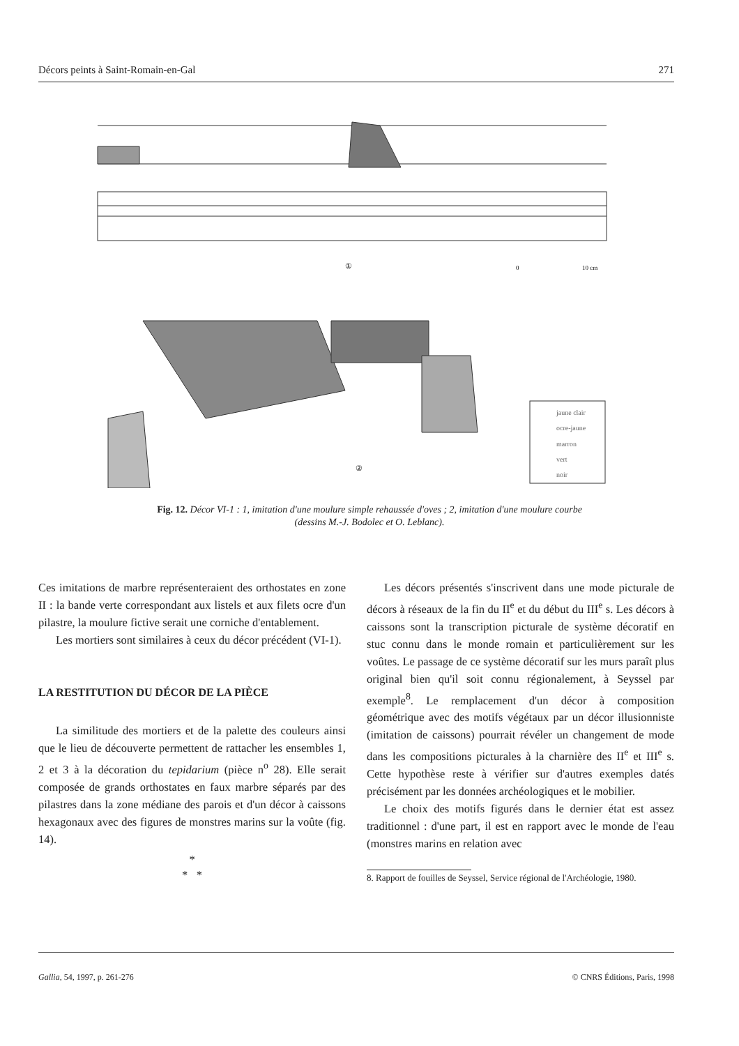Décors peints à Saint-Romain-en-Gal 271
①
②
0
10 cm
jaune clair
ocre-jaune
marron
vert
noir
Fig. 12. Décor VI-1 : 1, imitation d'une moulure simple rehaussée d'oves ; 2, imitation d'une moulure courbe
(dessins M.-J. Bodolec et O. Leblanc).
Ces imitations de marbre représenteraient des orthostates en zone II : la bande verte correspondant aux listels et aux filets ocre d'un pilastre, la moulure fictive serait une corniche d'entablement.
Les mortiers sont similaires à ceux du décor précédent (VI-1).
LA RESTITUTION DU DÉCOR DE LA PIÈCE
La similitude des mortiers et de la palette des couleurs ainsi que le lieu de découverte permettent de rattacher les ensembles 1, 2 et 3 à la décoration du tepidarium (pièce n<sup>o</sup> 28). Elle serait composée de grands orthostates en faux marbre séparés par des pilastres dans la zone médiane des parois et d'un décor à caissons hexagonaux avec des figures de monstres marins sur la voûte (fig. 14).
*
* *
Les décors présentés s'inscrivent dans une mode picturale de décors à réseaux de la fin du II<sup>e</sup> et du début du III<sup>e</sup> s. Les décors à caissons sont la transcription picturale de système décoratif en stuc connu dans le monde romain et particulièrement sur les voûtes. Le passage de ce système décoratif sur les murs paraît plus original bien qu'il soit connu régionalement, à Seyssel par exemple<sup>8</sup>. Le remplacement d'un décor à composition géométrique avec des motifs végétaux par un décor illusionniste (imitation de caissons) pourrait révéler un changement de mode dans les compositions picturales à la charnière des II<sup>e</sup> et III<sup>e</sup> s. Cette hypothèse reste à vérifier sur d'autres exemples datés précisément par les données archéologiques et le mobilier.
Le choix des motifs figurés dans le dernier état est assez traditionnel : d'une part, il est en rapport avec le monde de l'eau (monstres marins en relation avec
8. Rapport de fouilles de Seyssel, Service régional de l'Archéologie, 1980.
Gallia, 54, 1997, p. 261-276 © CNRS Éditions, Paris, 1998